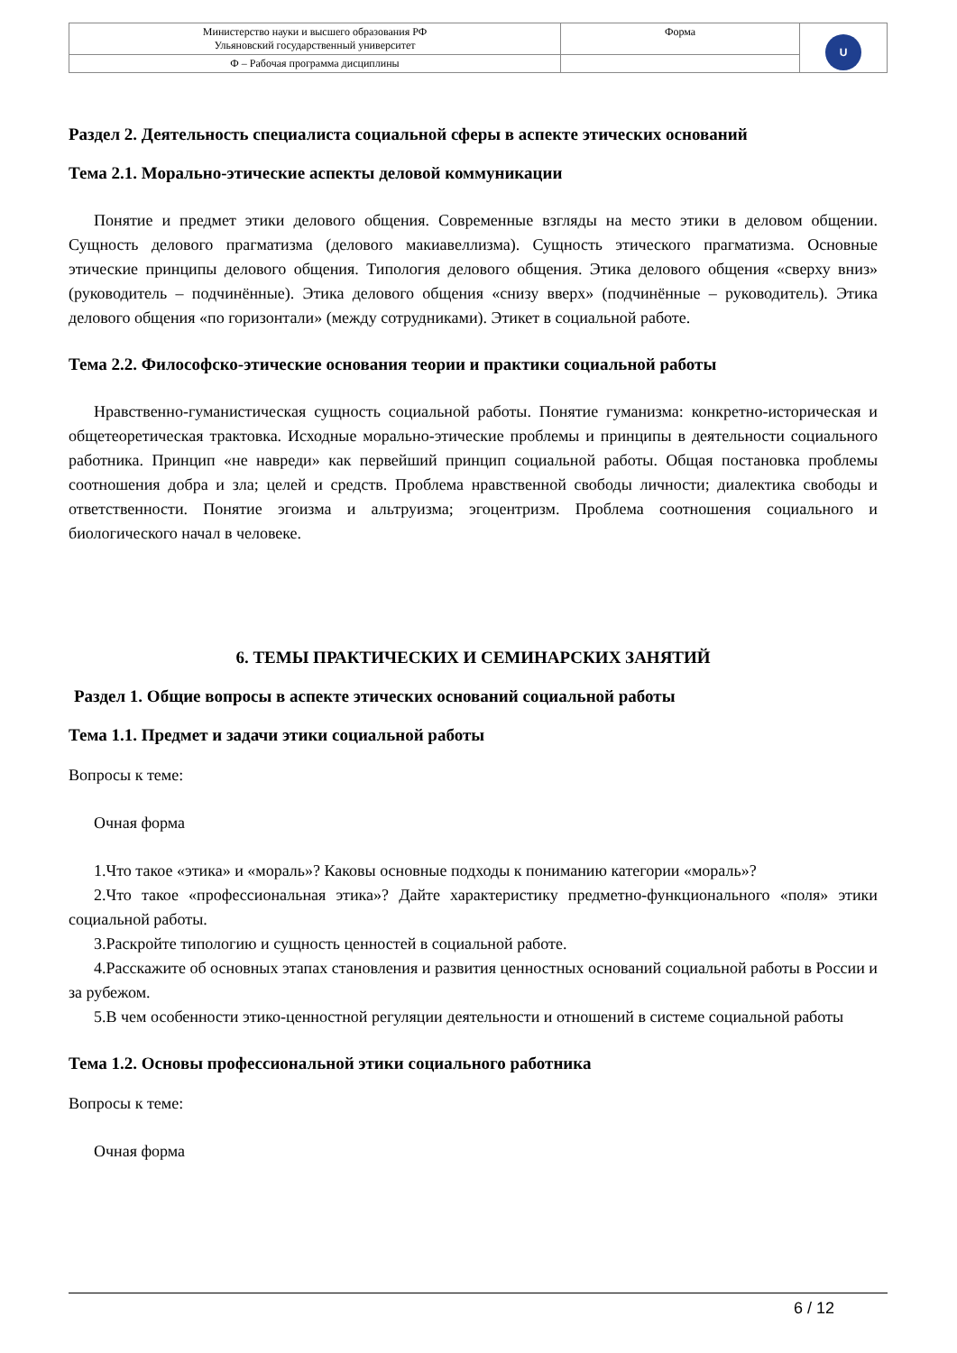| Министерство науки и высшего образования РФ Ульяновский государственный университет | Форма | U |
| Ф – Рабочая программа дисциплины | | |
Раздел 2. Деятельность специалиста социальной сферы в аспекте этических оснований
Тема 2.1. Морально-этические аспекты деловой коммуникации
Понятие и предмет этики делового общения. Современные взгляды на место этики в деловом общении. Сущность делового прагматизма (делового макиавеллизма). Сущность этического прагматизма. Основные этические принципы делового общения. Типология делового общения. Этика делового общения «сверху вниз» (руководитель – подчинённые). Этика делового общения «снизу вверх» (подчинённые – руководитель). Этика делового общения «по горизонтали» (между сотрудниками). Этикет в социальной работе.
Тема 2.2. Философско-этические основания теории и практики социальной работы
Нравственно-гуманистическая сущность социальной работы. Понятие гуманизма: конкретно-историческая и общетеоретическая трактовка. Исходные морально-этические проблемы и принципы в деятельности социального работника. Принцип «не навреди» как первейший принцип социальной работы. Общая постановка проблемы соотношения добра и зла; целей и средств. Проблема нравственной свободы личности; диалектика свободы и ответственности. Понятие эгоизма и альтруизма; эгоцентризм. Проблема соотношения социального и биологического начал в человеке.
6. ТЕМЫ ПРАКТИЧЕСКИХ И СЕМИНАРСКИХ ЗАНЯТИЙ
Раздел 1. Общие вопросы в аспекте этических оснований социальной работы
Тема 1.1. Предмет и задачи этики социальной работы
Вопросы к теме:
Очная форма
1.Что такое «этика» и «мораль»? Каковы основные подходы к пониманию категории «мораль»?
2.Что такое «профессиональная этика»? Дайте характеристику предметно-функционального «поля» этики социальной работы.
3.Раскройте типологию и сущность ценностей в социальной работе.
4.Расскажите об основных этапах становления и развития ценностных оснований социальной работы в России и за рубежом.
5.В чем особенности этико-ценностной регуляции деятельности и отношений в системе социальной работы
Тема 1.2. Основы профессиональной этики социального работника
Вопросы к теме:
Очная форма
6 / 12